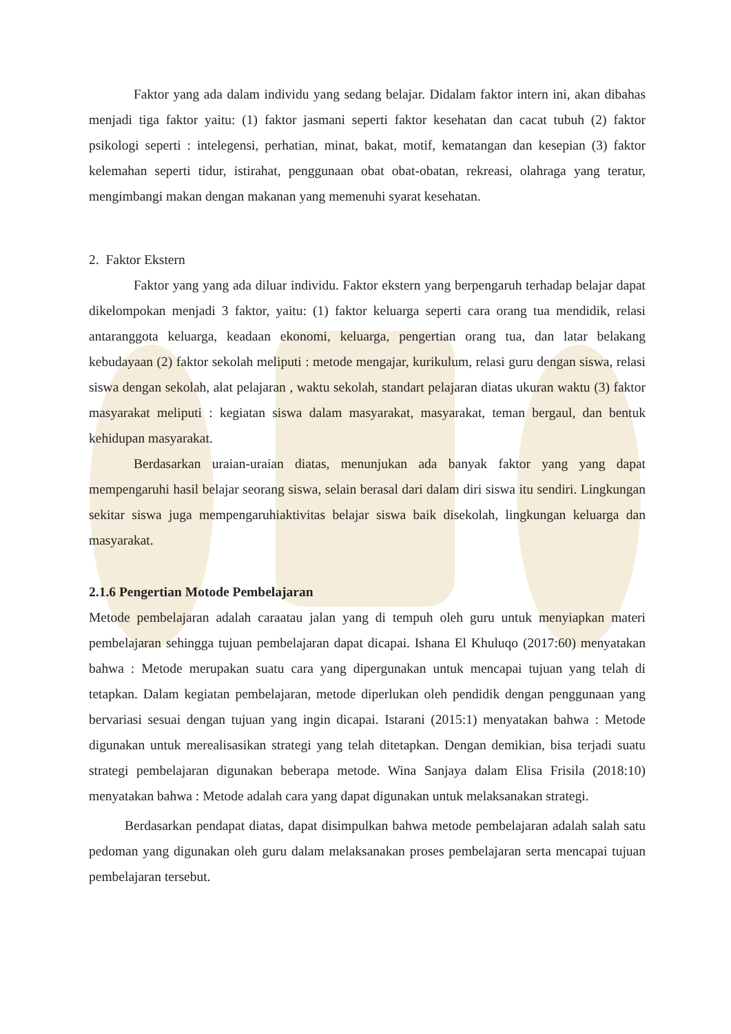Faktor yang ada dalam individu yang sedang belajar. Didalam faktor intern ini, akan dibahas menjadi tiga faktor yaitu: (1) faktor jasmani seperti faktor kesehatan dan cacat tubuh (2) faktor psikologi seperti : intelegensi, perhatian, minat, bakat, motif, kematangan dan kesepian (3) faktor kelemahan seperti tidur, istirahat, penggunaan obat obat-obatan, rekreasi, olahraga yang teratur, mengimbangi makan dengan makanan yang memenuhi syarat kesehatan.
2. Faktor Ekstern
Faktor yang yang ada diluar individu. Faktor ekstern yang berpengaruh terhadap belajar dapat dikelompokan menjadi 3 faktor, yaitu: (1) faktor keluarga seperti cara orang tua mendidik, relasi antaranggota keluarga, keadaan ekonomi, keluarga, pengertian orang tua, dan latar belakang kebudayaan (2) faktor sekolah meliputi : metode mengajar, kurikulum, relasi guru dengan siswa, relasi siswa dengan sekolah, alat pelajaran , waktu sekolah, standart pelajaran diatas ukuran waktu (3) faktor masyarakat meliputi : kegiatan siswa dalam masyarakat, masyarakat, teman bergaul, dan bentuk kehidupan masyarakat.
Berdasarkan uraian-uraian diatas, menunjukan ada banyak faktor yang yang dapat mempengaruhi hasil belajar seorang siswa, selain berasal dari dalam diri siswa itu sendiri. Lingkungan sekitar siswa juga mempengaruhiaktivitas belajar siswa baik disekolah, lingkungan keluarga dan masyarakat.
2.1.6 Pengertian Motode Pembelajaran
Metode pembelajaran adalah caraatau jalan yang di tempuh oleh guru untuk menyiapkan materi pembelajaran sehingga tujuan pembelajaran dapat dicapai. Ishana El Khuluqo (2017:60) menyatakan bahwa : Metode merupakan suatu cara yang dipergunakan untuk mencapai tujuan yang telah di tetapkan. Dalam kegiatan pembelajaran, metode diperlukan oleh pendidik dengan penggunaan yang bervariasi sesuai dengan tujuan yang ingin dicapai. Istarani (2015:1) menyatakan bahwa : Metode digunakan untuk merealisasikan strategi yang telah ditetapkan. Dengan demikian, bisa terjadi suatu strategi pembelajaran digunakan beberapa metode. Wina Sanjaya dalam Elisa Frisila (2018:10) menyatakan bahwa : Metode adalah cara yang dapat digunakan untuk melaksanakan strategi.
Berdasarkan pendapat diatas, dapat disimpulkan bahwa metode pembelajaran adalah salah satu pedoman yang digunakan oleh guru dalam melaksanakan proses pembelajaran serta mencapai tujuan pembelajaran tersebut.